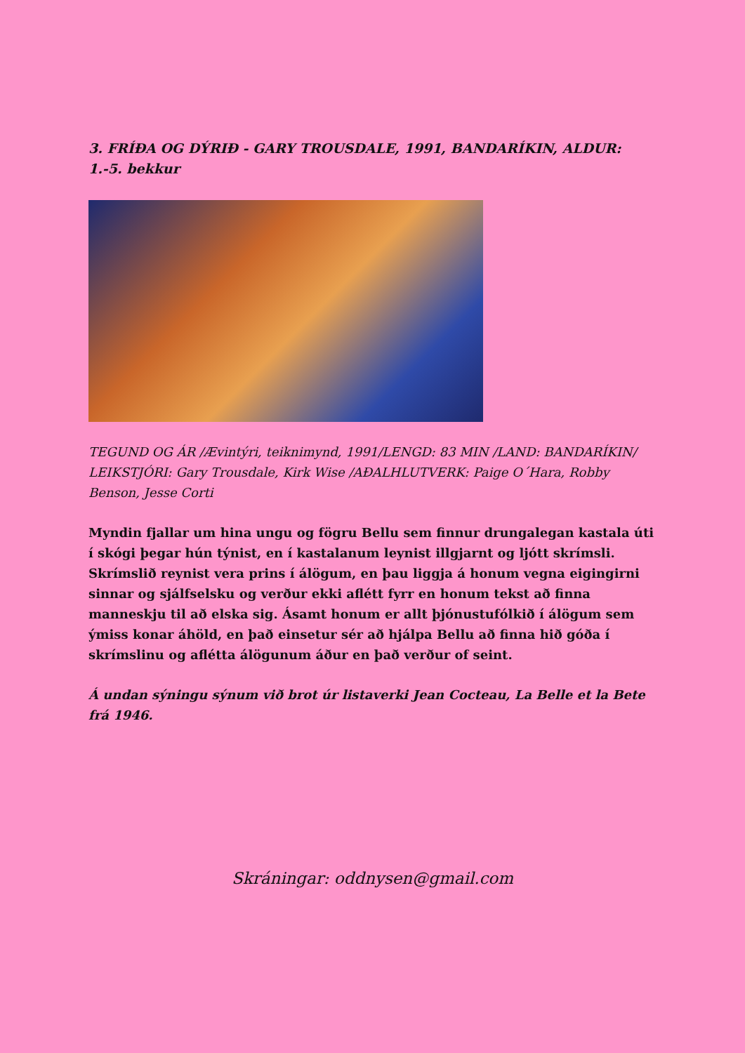3. FRÍÐA OG DÝRIÐ - GARY TROUSDALE, 1991, BANDARÍKIN, ALDUR: 1.-5. bekkur
TEGUND OG ÁR /Ævintýri, teiknimynd, 1991/LENGD: 83 MIN /LAND: BANDARÍKIN/ LEIKSTJÓRI: Gary Trousdale, Kirk Wise /AÐALHLUTVERK: Paige O´Hara, Robby Benson, Jesse Corti
Myndin fjallar um hina ungu og fögru Bellu sem finnur drungalegan kastala úti í skógi þegar hún týnist, en í kastalanum leynist illgjarnt og ljótt skrímsli. Skrímslið reynist vera prins í álögum, en þau liggja á honum vegna eigingirni sinnar og sjálfselsku og verður ekki aflétt fyrr en honum tekst að finna manneskju til að elska sig. Ásamt honum er allt þjónustufólkið í álögum sem ýmiss konar áhöld, en það einsetur sér að hjálpa Bellu að finna hið góða í skrímslinu og aflétta álögunum áður en það verður of seint.
Á undan sýningu sýnum við brot úr listaverki Jean Cocteau, La Belle et la Bete frá 1946.
Skráningar: oddnysen@gmail.com